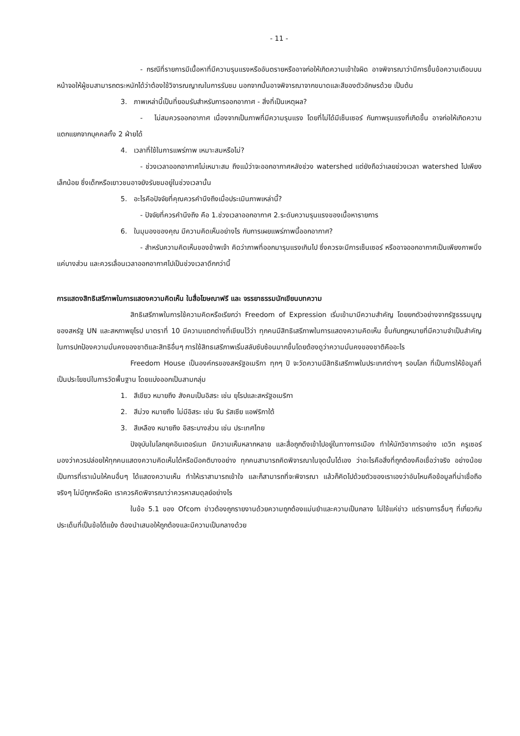- 11 -
- กรณีที่รายการมีเนื้อหาที่มีความรุนแรงหรืออันตรายหรืออาจก่อให้เกิดความเข้าใจผิด อาจพิจารณาว่ามีการขึ้นข้อความเตือนบนหน้าจอให้ผู้ชมสามารถตระหนักได้ว่าต้องใช้วิจารณญาณในการรับชม นอกจากนั้นอาจพิจารณาจากขนาดและสีของตัวอักษรด้วย เป็นต้น
3. ภาพเหล่านี้เป็นที่ยอมรับสำหรับการออกอากาศ - สิ่งที่เป็นเหตุผล?
- ไม่สมควรออกอากาศ เนื่องจากเป็นภาพที่มีความรุนแรง โดยที่ไม่ได้มีเซ็นเซอร์ กับภาพรุนแรงที่เกิดขึ้น อาจก่อให้เกิดความแตกแยกจากบุคคลทั้ง 2 ฝ่ายได้
4. เวลาที่ใช้ในการแพร่ภาพ เหมาะสมหรือไม่?
- ช่วงเวลาออกอากาศไม่เหมาะสม ถึงแม้ว่าจะออกอากาศหลังช่วง watershed แต่ยังถือว่าเลยช่วงเวลา watershed ไปเพียงเล็กน้อย ซึ่งเด็กหรือเยาวชนอาจยังรับชมอยู่ในช่วงเวลานั้น
5. อะไรคือปัจจัยที่คุณควรคำนึงถึงเมื่อประเมินภาพเหล่านี้?
- ปัจจัยที่ควรคำนึงถึง คือ 1.ช่วงเวลาออกอากาศ 2.ระดับความรุนแรงของเนื้อหารายการ
6. ในมุมองของคุณ มีความคิดเห็นอย่างไร กับการเผยแพร่ภาพนี้ออกอากาศ?
- สำหรับความคิดเห็นของข้าพเจ้า คิดว่าภาพที่ออกมารุนแรงเกินไป ซึ่งควรจะมีการเซ็นเซอร์ หรืออาจออกอากาศเป็นเพียงภาพนิ่งแค่บางส่วน และควรเลื่อนเวลาออกอากาศไปเป็นช่วงเวลาดึกกว่านี้
การแสดงสิทธิเสรีภาพในการแสดงความคิดเห็น ในสื่อโฆษณาฟรี และ จรรยาธรรมนักเขียนบทความ
สิทธิเสรีภาพในการใช้ความคิดหรือเรียกว่า Freedom of Expression เริ่มเข้ามามีความสำคัญ โดยยกตัวอย่างจากรัฐธรรมนูญของสหรัฐ UN และสหภาพยุโรป มาตราที่ 10 มีความแตกต่างที่เขียนไว้ว่า ทุกคนมีสิทธิเสรีภาพในการแสดงความคิดเห็น ขึ้นกับกฎหมายที่มีความจำเป็นสำคัญในการปกป้องความมั่นคงของชาติและสิทธิอื่นๆ การใช้สิทธเสรีภาพเริ่มสลับซับซ้อนมากขึ้นโดยต้องดูว่าความมั่นคงของชาติคืออะไร
Freedom House เป็นองค์กรของสหรัฐอเมริกา ทุกๆ ปี จะวัดความมีสิทธิเสรีภาพในประเทศต่างๆ รอบโลก ที่เป็นการให้ข้อมูลที่เป็นประโยชน์ในการวัดพื้นฐาน โดยแบ่งออกเป็นสามกลุ่ม
1. สีเขียว หมายถึง สังคมเป็นอิสระ เช่น ยุโรปและสหรัฐอเมริกา
2. สีม่วง หมายถึง ไม่มีอิสระ เช่น จีน รัสเซีย แอฟริกาใต้
3. สีเหลือง หมายถึง อิสระบางส่วน เช่น ประเทศไทย
ปัจจุบันในโลกยุคอินเตอร์เนท มีความเห็นหลากหลาย และสื่อถูกดึงเข้าไปอยู่ในทางการเมือง ทำให้นักวิชาการอย่าง เดวิท ครูเซอร์ มองว่าควรปล่อยให้ทุกคนแสดงความคิดเห็นได้หรือมีอคติบางอย่าง ทุกคนสามารถคิดพิจารณาในจุดนั้นได้เอง ว่าอะไรคือสิ่งที่ถูกต้องคือเชื่อว่าจริง อย่างน้อยเป็นการที่เราเน้นให้คนอื่นๆ ได้แสดงความเห็น ทำให้เราสามารถเข้าใจ และก็สามารถที่จะพิจารณา แล้วก็คิดไปด้วยตัวของเราเองว่าอันไหนคือข้อมูลที่น่าเชื่อถือ จริงๆ ไม่มีถูกหรือผิด เราควรคิดพิจารณาว่าควรหาสมดุลย์อย่างไร
ในข้อ 5.1 ของ Ofcom ข่าวต้องถูกรายงานด้วยความถูกต้องแม่นยำและความเป็นกลาง ไม่ใช้แค่ข่าว แต่รายการอื่นๆ ที่เกี่ยวกับประเด็นที่เป็นข้อโต้แย้ง ต้องนำเสนอให้ถูกต้องและมีความเป็นกลางด้วย